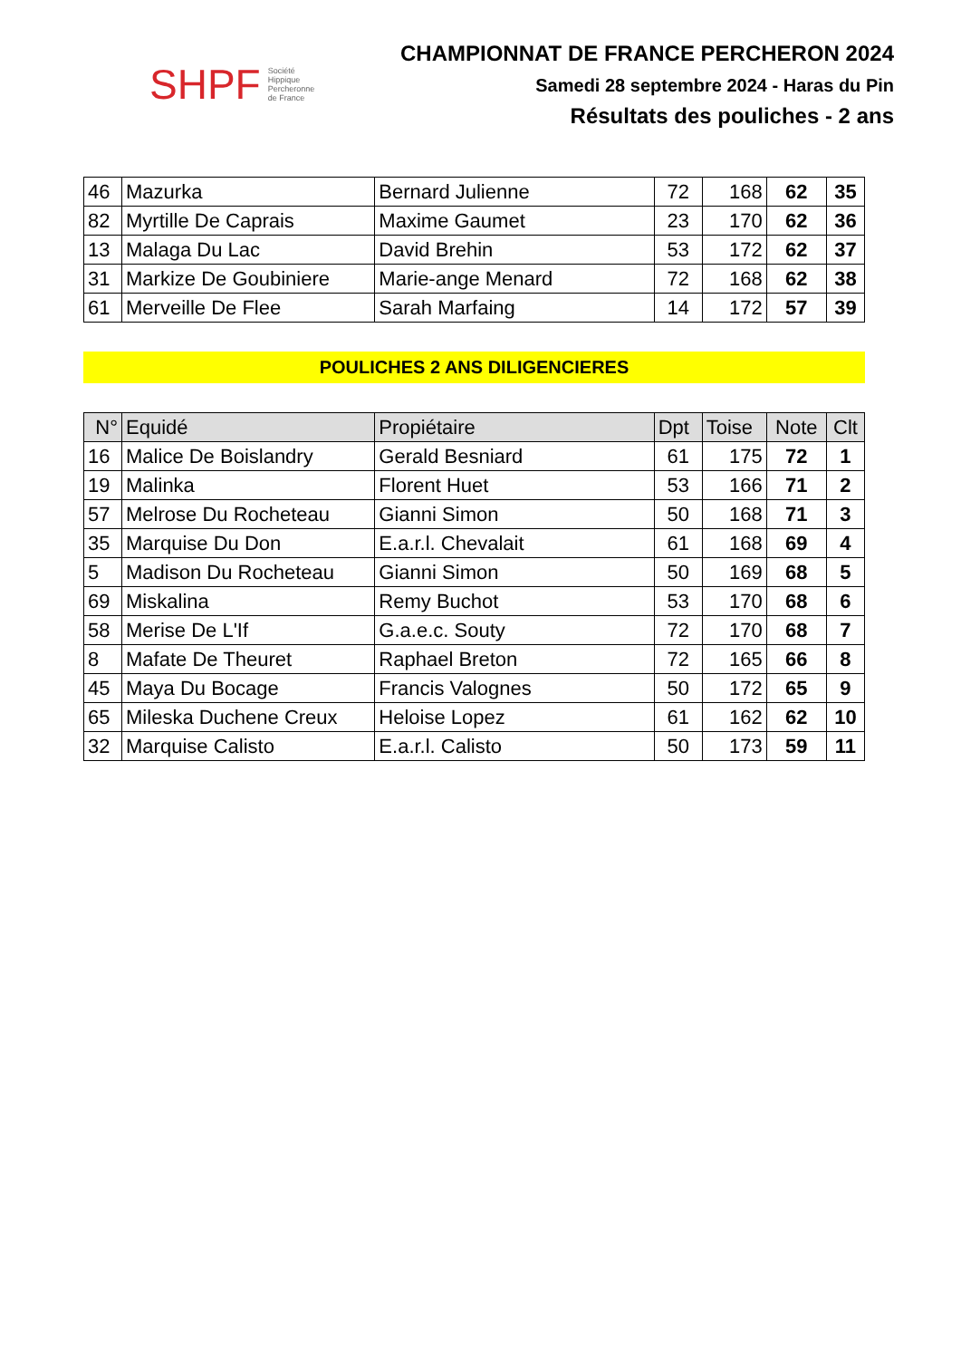SHPF Société
Hippique
Percheronne
de France
CHAMPIONNAT DE FRANCE PERCHERON 2024
Samedi 28 septembre 2024 - Haras du Pin
Résultats des pouliches - 2 ans
| 46 | Mazurka | Bernard Julienne | 72 | 168 | 62 | 35 |
| 82 | Myrtille De Caprais | Maxime Gaumet | 23 | 170 | 62 | 36 |
| 13 | Malaga Du Lac | David Brehin | 53 | 172 | 62 | 37 |
| 31 | Markize De Goubiniere | Marie-ange Menard | 72 | 168 | 62 | 38 |
| 61 | Merveille De Flee | Sarah Marfaing | 14 | 172 | 57 | 39 |
POULICHES 2 ANS DILIGENCIERES
| N° | Equidé | Propiétaire | Dpt | Toise | Note | Clt |
| --- | --- | --- | --- | --- | --- | --- |
| 16 | Malice De Boislandry | Gerald Besniard | 61 | 175 | 72 | 1 |
| 19 | Malinka | Florent Huet | 53 | 166 | 71 | 2 |
| 57 | Melrose Du Rocheteau | Gianni Simon | 50 | 168 | 71 | 3 |
| 35 | Marquise Du Don | E.a.r.l. Chevalait | 61 | 168 | 69 | 4 |
| 5 | Madison Du Rocheteau | Gianni Simon | 50 | 169 | 68 | 5 |
| 69 | Miskalina | Remy Buchot | 53 | 170 | 68 | 6 |
| 58 | Merise De L'If | G.a.e.c. Souty | 72 | 170 | 68 | 7 |
| 8 | Mafate De Theuret | Raphael Breton | 72 | 165 | 66 | 8 |
| 45 | Maya Du Bocage | Francis Valognes | 50 | 172 | 65 | 9 |
| 65 | Mileska Duchene Creux | Heloise Lopez | 61 | 162 | 62 | 10 |
| 32 | Marquise Calisto | E.a.r.l. Calisto | 50 | 173 | 59 | 11 |